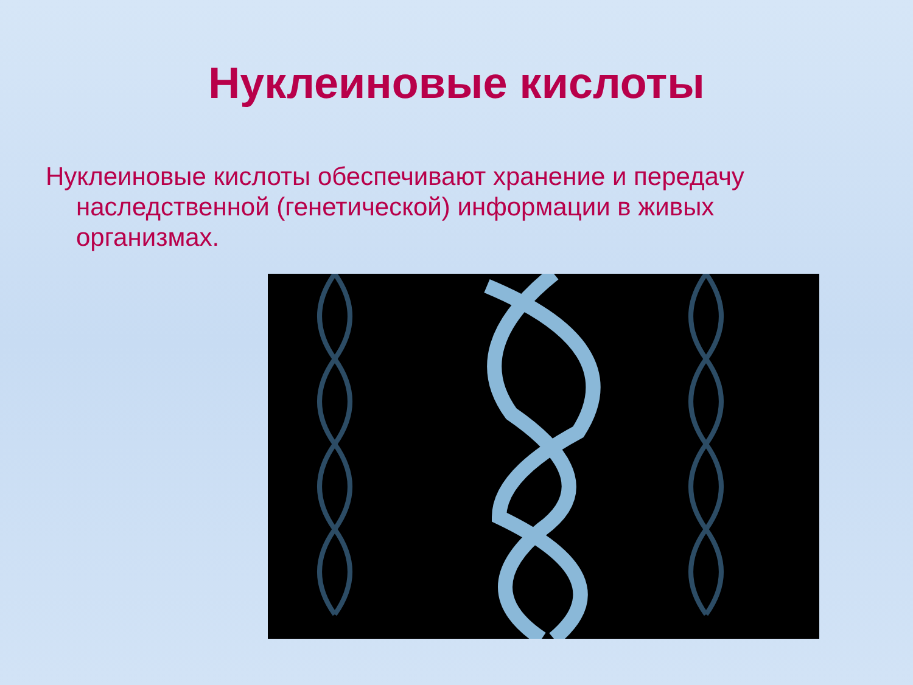Нуклеиновые кислоты
Нуклеиновые кислоты обеспечивают хранение и передачу наследственной (генетической) информации в живых организмах.